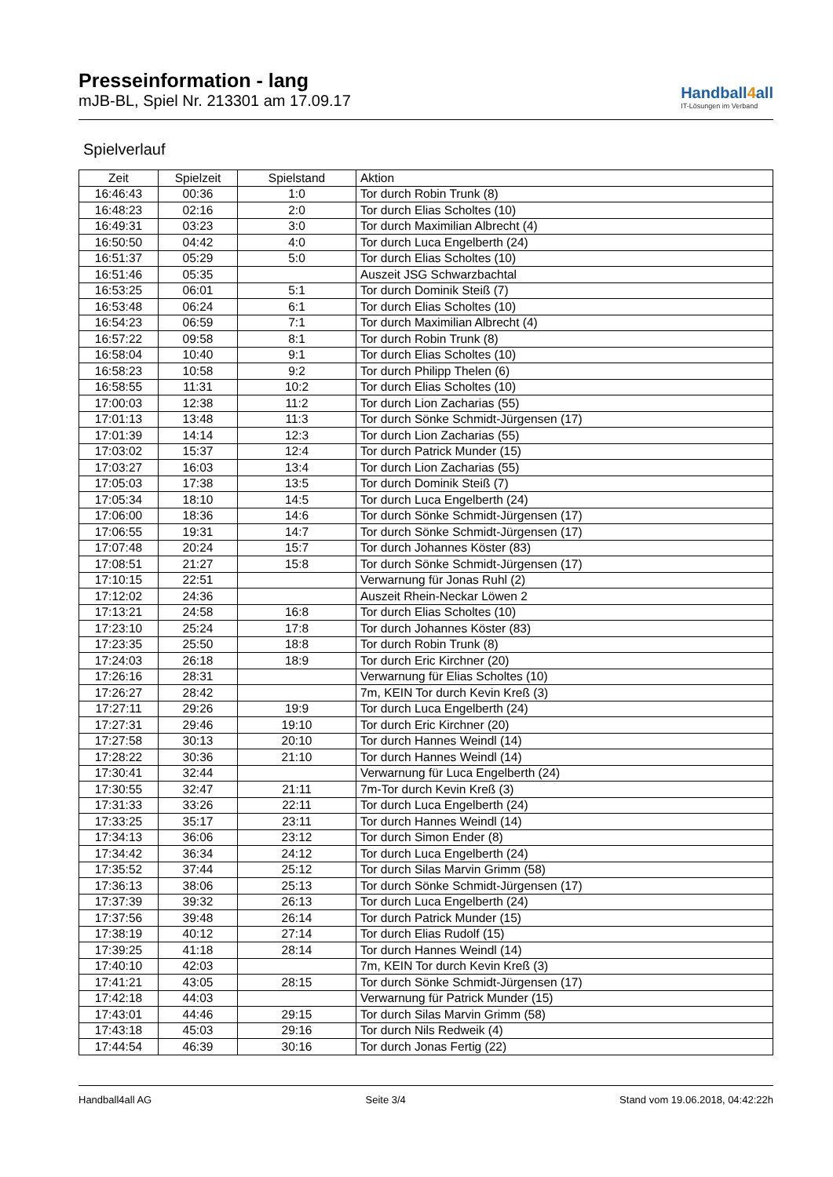Presseinformation - lang
mJB-BL, Spiel Nr. 213301 am 17.09.17
Handball4all
IT-Lösungen im Verband
Spielverlauf
| Zeit | Spielzeit | Spielstand | Aktion |
| --- | --- | --- | --- |
| 16:46:43 | 00:36 | 1:0 | Tor durch Robin Trunk (8) |
| 16:48:23 | 02:16 | 2:0 | Tor durch Elias Scholtes (10) |
| 16:49:31 | 03:23 | 3:0 | Tor durch Maximilian Albrecht (4) |
| 16:50:50 | 04:42 | 4:0 | Tor durch Luca Engelberth (24) |
| 16:51:37 | 05:29 | 5:0 | Tor durch Elias Scholtes (10) |
| 16:51:46 | 05:35 | | Auszeit JSG Schwarzbachtal |
| 16:53:25 | 06:01 | 5:1 | Tor durch Dominik Steiß (7) |
| 16:53:48 | 06:24 | 6:1 | Tor durch Elias Scholtes (10) |
| 16:54:23 | 06:59 | 7:1 | Tor durch Maximilian Albrecht (4) |
| 16:57:22 | 09:58 | 8:1 | Tor durch Robin Trunk (8) |
| 16:58:04 | 10:40 | 9:1 | Tor durch Elias Scholtes (10) |
| 16:58:23 | 10:58 | 9:2 | Tor durch Philipp Thelen (6) |
| 16:58:55 | 11:31 | 10:2 | Tor durch Elias Scholtes (10) |
| 17:00:03 | 12:38 | 11:2 | Tor durch Lion Zacharias (55) |
| 17:01:13 | 13:48 | 11:3 | Tor durch Sönke Schmidt-Jürgensen (17) |
| 17:01:39 | 14:14 | 12:3 | Tor durch Lion Zacharias (55) |
| 17:03:02 | 15:37 | 12:4 | Tor durch Patrick Munder (15) |
| 17:03:27 | 16:03 | 13:4 | Tor durch Lion Zacharias (55) |
| 17:05:03 | 17:38 | 13:5 | Tor durch Dominik Steiß (7) |
| 17:05:34 | 18:10 | 14:5 | Tor durch Luca Engelberth (24) |
| 17:06:00 | 18:36 | 14:6 | Tor durch Sönke Schmidt-Jürgensen (17) |
| 17:06:55 | 19:31 | 14:7 | Tor durch Sönke Schmidt-Jürgensen (17) |
| 17:07:48 | 20:24 | 15:7 | Tor durch Johannes Köster (83) |
| 17:08:51 | 21:27 | 15:8 | Tor durch Sönke Schmidt-Jürgensen (17) |
| 17:10:15 | 22:51 | | Verwarnung für Jonas Ruhl (2) |
| 17:12:02 | 24:36 | | Auszeit Rhein-Neckar Löwen 2 |
| 17:13:21 | 24:58 | 16:8 | Tor durch Elias Scholtes (10) |
| 17:23:10 | 25:24 | 17:8 | Tor durch Johannes Köster (83) |
| 17:23:35 | 25:50 | 18:8 | Tor durch Robin Trunk (8) |
| 17:24:03 | 26:18 | 18:9 | Tor durch Eric Kirchner (20) |
| 17:26:16 | 28:31 | | Verwarnung für Elias Scholtes (10) |
| 17:26:27 | 28:42 | | 7m, KEIN Tor durch Kevin Kreß (3) |
| 17:27:11 | 29:26 | 19:9 | Tor durch Luca Engelberth (24) |
| 17:27:31 | 29:46 | 19:10 | Tor durch Eric Kirchner (20) |
| 17:27:58 | 30:13 | 20:10 | Tor durch Hannes Weindl (14) |
| 17:28:22 | 30:36 | 21:10 | Tor durch Hannes Weindl (14) |
| 17:30:41 | 32:44 | | Verwarnung für Luca Engelberth (24) |
| 17:30:55 | 32:47 | 21:11 | 7m-Tor durch Kevin Kreß (3) |
| 17:31:33 | 33:26 | 22:11 | Tor durch Luca Engelberth (24) |
| 17:33:25 | 35:17 | 23:11 | Tor durch Hannes Weindl (14) |
| 17:34:13 | 36:06 | 23:12 | Tor durch Simon Ender (8) |
| 17:34:42 | 36:34 | 24:12 | Tor durch Luca Engelberth (24) |
| 17:35:52 | 37:44 | 25:12 | Tor durch Silas Marvin Grimm (58) |
| 17:36:13 | 38:06 | 25:13 | Tor durch Sönke Schmidt-Jürgensen (17) |
| 17:37:39 | 39:32 | 26:13 | Tor durch Luca Engelberth (24) |
| 17:37:56 | 39:48 | 26:14 | Tor durch Patrick Munder (15) |
| 17:38:19 | 40:12 | 27:14 | Tor durch Elias Rudolf (15) |
| 17:39:25 | 41:18 | 28:14 | Tor durch Hannes Weindl (14) |
| 17:40:10 | 42:03 | | 7m, KEIN Tor durch Kevin Kreß (3) |
| 17:41:21 | 43:05 | 28:15 | Tor durch Sönke Schmidt-Jürgensen (17) |
| 17:42:18 | 44:03 | | Verwarnung für Patrick Munder (15) |
| 17:43:01 | 44:46 | 29:15 | Tor durch Silas Marvin Grimm (58) |
| 17:43:18 | 45:03 | 29:16 | Tor durch Nils Redweik (4) |
| 17:44:54 | 46:39 | 30:16 | Tor durch Jonas Fertig (22) |
Handball4all AG Seite 3/4 Stand vom 19.06.2018, 04:42:22h